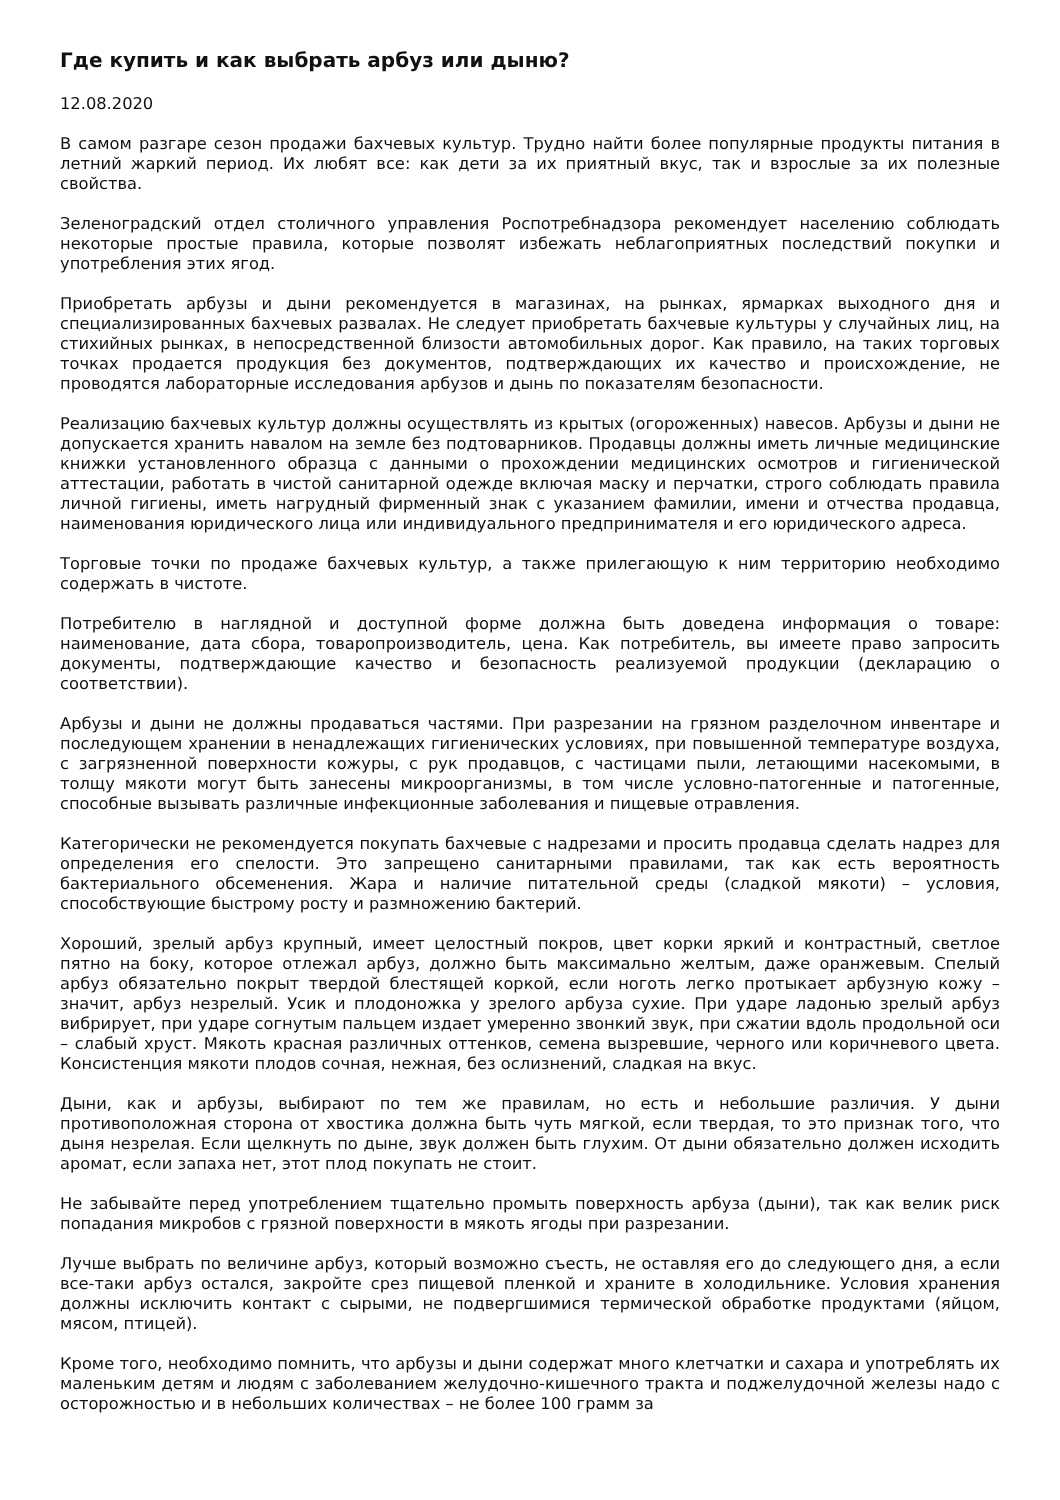Где купить и как выбрать арбуз или дыню?
12.08.2020
В самом разгаре сезон продажи бахчевых культур. Трудно найти более популярные продукты питания в летний жаркий период. Их любят все: как дети за их приятный вкус, так и взрослые за их полезные свойства.
Зеленоградский отдел столичного управления Роспотребнадзора рекомендует населению соблюдать некоторые простые правила, которые позволят избежать неблагоприятных последствий покупки и употребления этих ягод.
Приобретать арбузы и дыни рекомендуется в магазинах, на рынках, ярмарках выходного дня и специализированных бахчевых развалах. Не следует приобретать бахчевые культуры у случайных лиц, на стихийных рынках, в непосредственной близости автомобильных дорог. Как правило, на таких торговых точках продается продукция без документов, подтверждающих их качество и происхождение, не проводятся лабораторные исследования арбузов и дынь по показателям безопасности.
Реализацию бахчевых культур должны осуществлять из крытых (огороженных) навесов. Арбузы и дыни не допускается хранить навалом на земле без подтоварников. Продавцы должны иметь личные медицинские книжки установленного образца с данными о прохождении медицинских осмотров и гигиенической аттестации, работать в чистой санитарной одежде включая маску и перчатки, строго соблюдать правила личной гигиены, иметь нагрудный фирменный знак с указанием фамилии, имени и отчества продавца, наименования юридического лица или индивидуального предпринимателя и его юридического адреса.
Торговые точки по продаже бахчевых культур, а также прилегающую к ним территорию необходимо содержать в чистоте.
Потребителю в наглядной и доступной форме должна быть доведена информация о товаре: наименование, дата сбора, товаропроизводитель, цена. Как потребитель, вы имеете право запросить документы, подтверждающие качество и безопасность реализуемой продукции (декларацию о соответствии).
Арбузы и дыни не должны продаваться частями. При разрезании на грязном разделочном инвентаре и последующем хранении в ненадлежащих гигиенических условиях, при повышенной температуре воздуха, с загрязненной поверхности кожуры, с рук продавцов, с частицами пыли, летающими насекомыми, в толщу мякоти могут быть занесены микроорганизмы, в том числе условно-патогенные и патогенные, способные вызывать различные инфекционные заболевания и пищевые отравления.
Категорически не рекомендуется покупать бахчевые с надрезами и просить продавца сделать надрез для определения его спелости. Это запрещено санитарными правилами, так как есть вероятность бактериального обсеменения. Жара и наличие питательной среды (сладкой мякоти) – условия, способствующие быстрому росту и размножению бактерий.
Хороший, зрелый арбуз крупный, имеет целостный покров, цвет корки яркий и контрастный, светлое пятно на боку, которое отлежал арбуз, должно быть максимально желтым, даже оранжевым. Спелый арбуз обязательно покрыт твердой блестящей коркой, если ноготь легко протыкает арбузную кожу – значит, арбуз незрелый. Усик и плодоножка у зрелого арбуза сухие. При ударе ладонью зрелый арбуз вибрирует, при ударе согнутым пальцем издает умеренно звонкий звук, при сжатии вдоль продольной оси – слабый хруст. Мякоть красная различных оттенков, семена вызревшие, черного или коричневого цвета. Консистенция мякоти плодов сочная, нежная, без ослизнений, сладкая на вкус.
Дыни, как и арбузы, выбирают по тем же правилам, но есть и небольшие различия. У дыни противоположная сторона от хвостика должна быть чуть мягкой, если твердая, то это признак того, что дыня незрелая. Если щелкнуть по дыне, звук должен быть глухим. От дыни обязательно должен исходить аромат, если запаха нет, этот плод покупать не стоит.
Не забывайте перед употреблением тщательно промыть поверхность арбуза (дыни), так как велик риск попадания микробов с грязной поверхности в мякоть ягоды при разрезании.
Лучше выбрать по величине арбуз, который возможно съесть, не оставляя его до следующего дня, а если все-таки арбуз остался, закройте срез пищевой пленкой и храните в холодильнике. Условия хранения должны исключить контакт с сырыми, не подвергшимися термической обработке продуктами (яйцом, мясом, птицей).
Кроме того, необходимо помнить, что арбузы и дыни содержат много клетчатки и сахара и употреблять их маленьким детям и людям с заболеванием желудочно-кишечного тракта и поджелудочной железы надо с осторожностью и в небольших количествах – не более 100 грамм за